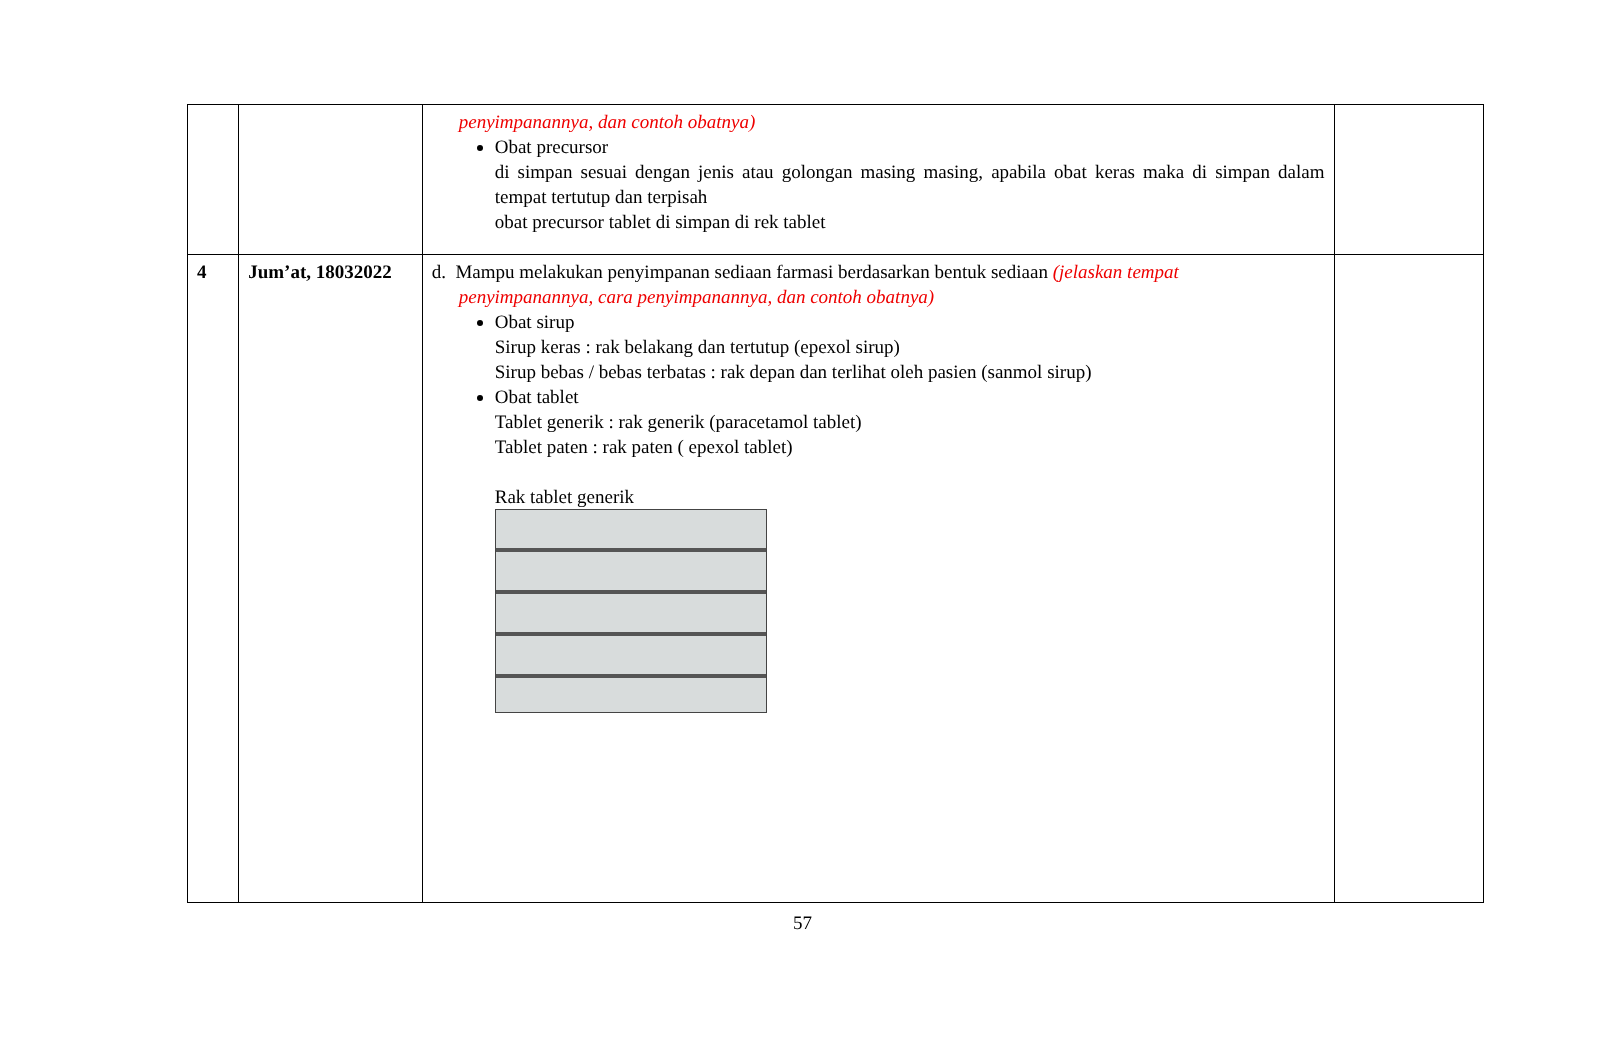| | | penyimpanannya, dan contoh obatnya) Obat precursor di simpan sesuai dengan jenis atau golongan masing masing, apabila obat keras maka di simpan dalam tempat tertutup dan terpisah obat precursor tablet di simpan di rek tablet | |
| 4 | Jum’at, 18032022 | d. Mampu melakukan penyimpanan sediaan farmasi berdasarkan bentuk sediaan (jelaskan tempat penyimpanannya, cara penyimpanannya, dan contoh obatnya) Obat sirup Sirup keras : rak belakang dan tertutup (epexol sirup) Sirup bebas / bebas terbatas : rak depan dan terlihat oleh pasien (sanmol sirup) Obat tablet Tablet generik : rak generik (paracetamol tablet) Tablet paten : rak paten ( epexol tablet) Rak tablet generik | |
57